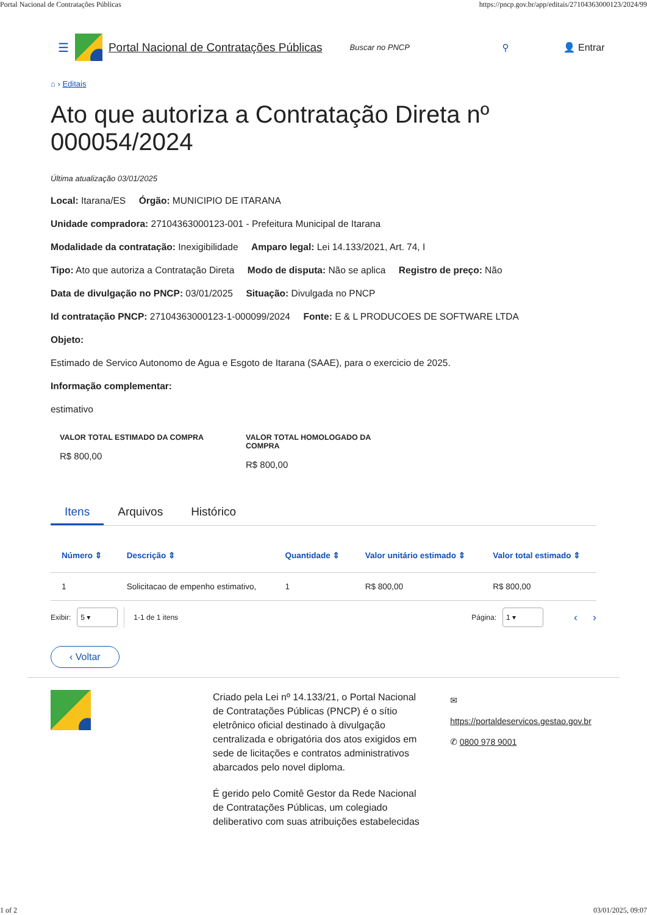Portal Nacional de Contratações Públicas https://pncp.gov.br/app/editais/27104363000123/2024/99
☰
Portal Nacional de Contratações Públicas Buscar no PNCP ⚲ 👤 Entrar
⌂ › Editais
Ato que autoriza a Contratação Direta nº 000054/2024
Última atualização 03/01/2025
Local: Itarana/ES Órgão: MUNICIPIO DE ITARANA
Unidade compradora: 27104363000123-001 - Prefeitura Municipal de Itarana
Modalidade da contratação: Inexigibilidade Amparo legal: Lei 14.133/2021, Art. 74, I
Tipo: Ato que autoriza a Contratação Direta Modo de disputa: Não se aplica Registro de preço: Não
Data de divulgação no PNCP: 03/01/2025 Situação: Divulgada no PNCP
Id contratação PNCP: 27104363000123-1-000099/2024 Fonte: E & L PRODUCOES DE SOFTWARE LTDA
Objeto:
Estimado de Servico Autonomo de Agua e Esgoto de Itarana (SAAE), para o exercicio de 2025.
Informação complementar:
estimativo
VALOR TOTAL ESTIMADO DA COMPRA
R$ 800,00
VALOR TOTAL HOMOLOGADO DA COMPRA
R$ 800,00
Itens Arquivos Histórico
| Número ⇕ | Descrição ⇕ | Quantidade ⇕ | Valor unitário estimado ⇕ | Valor total estimado ⇕ |
| --- | --- | --- | --- | --- |
| 1 | Solicitacao de empenho estimativo, | 1 | R$ 800,00 | R$ 800,00 |
Exibir: 5 ▾ 1-1 de 1 itens Página: 1 ▾ ‹ ›
‹ Voltar
Criado pela Lei nº 14.133/21, o Portal Nacional de Contratações Públicas (PNCP) é o sítio eletrônico oficial destinado à divulgação centralizada e obrigatória dos atos exigidos em sede de licitações e contratos administrativos abarcados pelo novel diploma.
É gerido pelo Comitê Gestor da Rede Nacional de Contratações Públicas, um colegiado deliberativo com suas atribuições estabelecidas
✉ https://portaldeservicos.gestao.gov.br
✆ 0800 978 9001
1 of 2 03/01/2025, 09:07